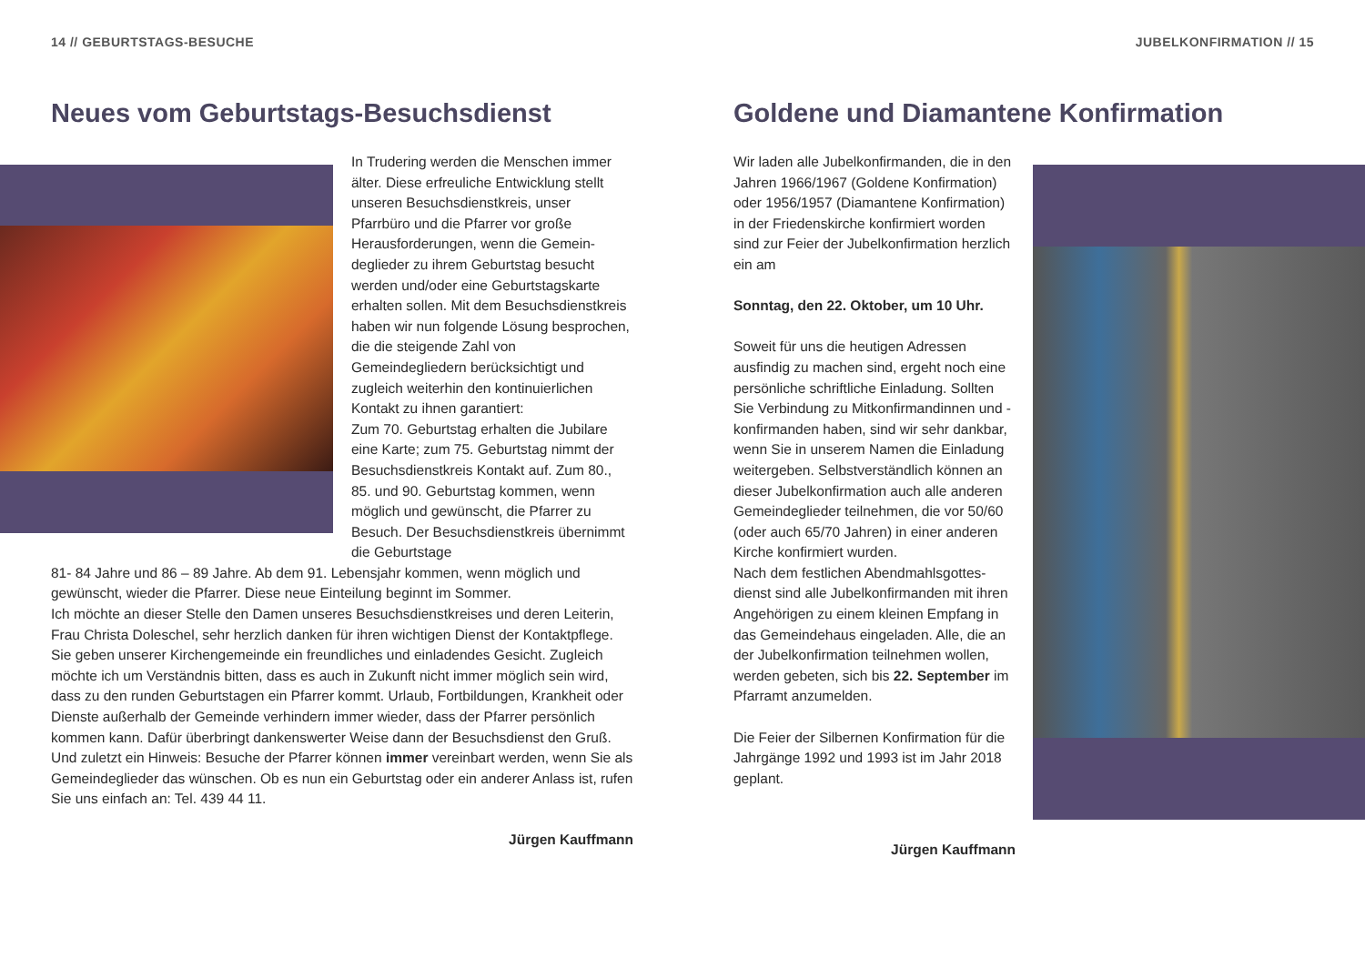14 // GEBURTSTAGS-BESUCHE
Neues vom Geburtstags-Besuchsdienst
In Trudering werden die Menschen im­mer älter. Diese erfreuliche Entwicklung stellt unseren Besuchsdienstkreis, unser Pfarrbüro und die Pfarrer vor große Herausforderungen, wenn die Gemein­deglieder zu ihrem Geburtstag besucht werden und/oder eine Geburtstagskarte erhalten sollen. Mit dem Besuchsdienst­kreis haben wir nun folgende Lösung besprochen, die die steigende Zahl von Gemeindegliedern berücksichtigt und zugleich weiterhin den kontinuierlichen Kontakt zu ihnen garantiert:
Zum 70. Geburtstag erhalten die Ju­bilare eine Karte; zum 75. Geburtstag nimmt der Besuchsdienstkreis Kontakt auf. Zum 80., 85. und 90. Geburtstag kommen, wenn möglich und gewünscht, die Pfarrer zu Besuch. Der Besuchs­dienstkreis übernimmt die Geburtstage
81- 84 Jahre und 86 – 89 Jahre. Ab dem 91. Lebensjahr kommen, wenn möglich und gewünscht, wieder die Pfarrer. Diese neue Einteilung beginnt im Sommer.
Ich möchte an dieser Stelle den Damen unseres Besuchsdienstkreises und deren Leiterin, Frau Christa Doleschel, sehr herzlich danken für ihren wichtigen Dienst der Kontaktpflege. Sie geben unserer Kirchengemeinde ein freundliches und einladendes Gesicht. Zugleich möchte ich um Verständnis bitten, dass es auch in Zukunft nicht immer möglich sein wird, dass zu den runden Geburtstagen ein Pfarrer kommt. Urlaub, Fortbildungen, Krankheit oder Dienste außerhalb der Gemeinde ver­hindern immer wieder, dass der Pfarrer persönlich kommen kann. Dafür überbringt dankenswerter Weise dann der Besuchsdienst den Gruß.
Und zuletzt ein Hinweis: Besuche der Pfarrer können immer vereinbart werden, wenn Sie als Gemeindeglieder das wünschen. Ob es nun ein Geburtstag oder ein anderer Anlass ist, rufen Sie uns einfach an: Tel. 439 44 11.
Jürgen Kauffmann
JUBELKONFIRMATION // 15
Goldene und Diamantene Konfirmation
Wir laden alle Jubelkonfirmanden, die in den Jahren 1966/1967 (Goldene Kon­firmation) oder 1956/1957 (Diamantene Konfirmation) in der Friedenskirche konfirmiert worden sind zur Feier der Jubelkonfirmation herzlich ein am
Sonntag, den 22. Oktober, um 10 Uhr.
Soweit für uns die heutigen Adressen ausfindig zu machen sind, ergeht noch eine persönliche schriftliche Einladung. Sollten Sie Verbindung zu Mitkonfirman­dinnen und -konfirmanden haben, sind wir sehr dankbar, wenn Sie in unserem Namen die Einladung weitergeben. Selbstverständlich können an dieser Jubelkonfirmation auch alle anderen Gemeindeglieder teilnehmen, die vor 50/60 (oder auch 65/70 Jahren) in einer anderen Kirche konfirmiert wurden.
Nach dem festlichen Abendmahlsgottes­dienst sind alle Jubelkonfirmanden mit ihren Angehörigen zu einem kleinen Empfang in das Gemeindehaus einge­laden. Alle, die an der Jubelkonfirmation teilnehmen wollen, werden gebeten, sich bis 22. September im Pfarramt anzu­melden.
Die Feier der Silbernen Konfirmation für die Jahrgänge 1992 und 1993 ist im Jahr 2018 geplant.
Jürgen Kauffmann